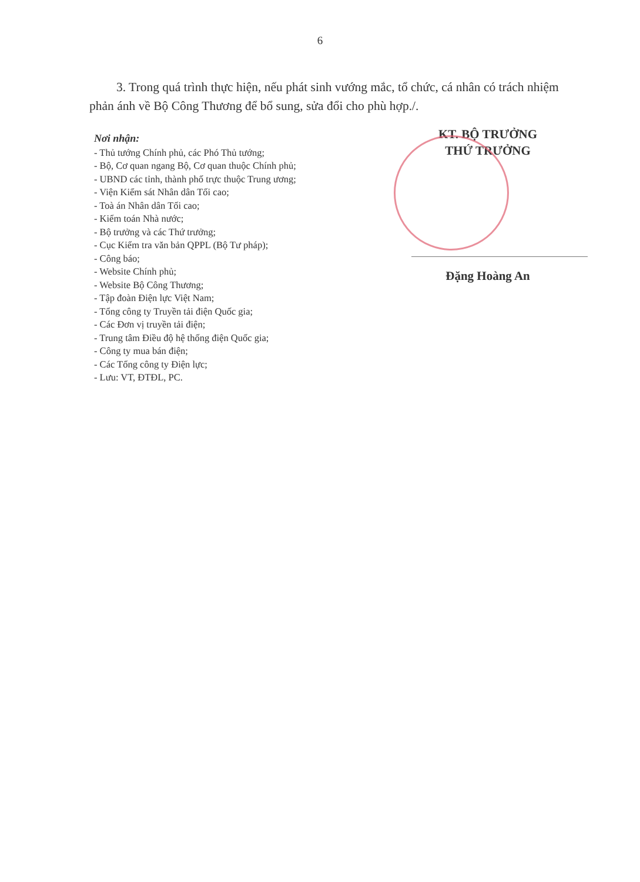6
3. Trong quá trình thực hiện, nếu phát sinh vướng mắc, tổ chức, cá nhân có trách nhiệm phản ánh về Bộ Công Thương để bổ sung, sửa đổi cho phù hợp./.
Nơi nhận:
- Thủ tướng Chính phủ, các Phó Thủ tướng;
- Bộ, Cơ quan ngang Bộ, Cơ quan thuộc Chính phủ;
- UBND các tỉnh, thành phố trực thuộc Trung ương;
- Viện Kiểm sát Nhân dân Tối cao;
- Toà án Nhân dân Tối cao;
- Kiểm toán Nhà nước;
- Bộ trưởng và các Thứ trưởng;
- Cục Kiểm tra văn bản QPPL (Bộ Tư pháp);
- Công báo;
- Website Chính phủ;
- Website Bộ Công Thương;
- Tập đoàn Điện lực Việt Nam;
- Tổng công ty Truyền tải điện Quốc gia;
- Các Đơn vị truyền tải điện;
- Trung tâm Điều độ hệ thống điện Quốc gia;
- Công ty mua bán điện;
- Các Tổng công ty Điện lực;
- Lưu: VT, ĐTĐL, PC.
KT. BỘ TRƯỞNG
THỨ TRƯỞNG
Đặng Hoàng An